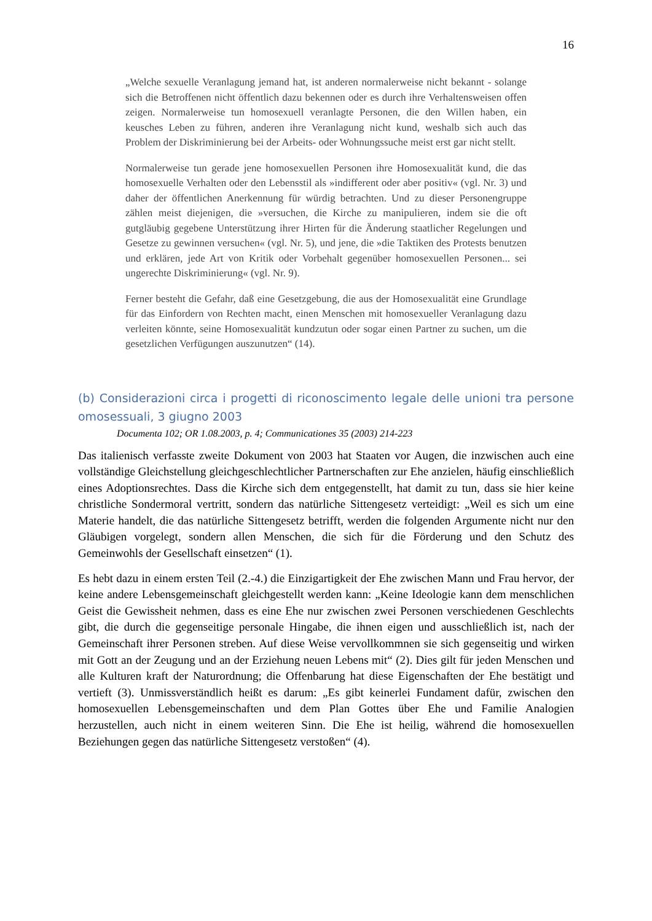16
„Welche sexuelle Veranlagung jemand hat, ist anderen normalerweise nicht bekannt - solange sich die Betroffenen nicht öffentlich dazu bekennen oder es durch ihre Verhaltensweisen offen zeigen. Normalerweise tun homosexuell veranlagte Personen, die den Willen haben, ein keusches Leben zu führen, anderen ihre Veranlagung nicht kund, weshalb sich auch das Problem der Diskriminierung bei der Arbeits- oder Wohnungssuche meist erst gar nicht stellt.
Normalerweise tun gerade jene homosexuellen Personen ihre Homosexualität kund, die das homosexuelle Verhalten oder den Lebensstil als »indifferent oder aber positiv« (vgl. Nr. 3) und daher der öffentlichen Anerkennung für würdig betrachten. Und zu dieser Personengruppe zählen meist diejenigen, die »versuchen, die Kirche zu manipulieren, indem sie die oft gutgläubig gegebene Unterstützung ihrer Hirten für die Änderung staatlicher Regelungen und Gesetze zu gewinnen versuchen« (vgl. Nr. 5), und jene, die »die Taktiken des Protests benutzen und erklären, jede Art von Kritik oder Vorbehalt gegenüber homosexuellen Personen... sei ungerechte Diskriminierung« (vgl. Nr. 9).
Ferner besteht die Gefahr, daß eine Gesetzgebung, die aus der Homosexualität eine Grundlage für das Einfordern von Rechten macht, einen Menschen mit homosexueller Veranlagung dazu verleiten könnte, seine Homosexualität kundzutun oder sogar einen Partner zu suchen, um die gesetzlichen Verfügungen auszunutzen“ (14).
(b) Considerazioni circa i progetti di riconoscimento legale delle unioni tra persone omosessuali, 3 giugno 2003
Documenta 102; OR 1.08.2003, p. 4; Communicationes 35 (2003) 214-223
Das italienisch verfasste zweite Dokument von 2003 hat Staaten vor Augen, die inzwischen auch eine vollständige Gleichstellung gleichgeschlechtlicher Partnerschaften zur Ehe anzielen, häufig einschließlich eines Adoptionsrechtes. Dass die Kirche sich dem entgegenstellt, hat damit zu tun, dass sie hier keine christliche Sondermoral vertritt, sondern das natürliche Sittengesetz verteidigt: „Weil es sich um eine Materie handelt, die das natürliche Sittengesetz betrifft, werden die folgenden Argumente nicht nur den Gläubigen vorgelegt, sondern allen Menschen, die sich für die Förderung und den Schutz des Gemeinwohls der Gesellschaft einsetzen“ (1).
Es hebt dazu in einem ersten Teil (2.-4.) die Einzigartigkeit der Ehe zwischen Mann und Frau hervor, der keine andere Lebensgemeinschaft gleichgestellt werden kann: „Keine Ideologie kann dem menschlichen Geist die Gewissheit nehmen, dass es eine Ehe nur zwischen zwei Personen verschiedenen Geschlechts gibt, die durch die gegenseitige personale Hingabe, die ihnen eigen und ausschließlich ist, nach der Gemeinschaft ihrer Personen streben. Auf diese Weise vervollkommnen sie sich gegenseitig und wirken mit Gott an der Zeugung und an der Erziehung neuen Lebens mit“ (2). Dies gilt für jeden Menschen und alle Kulturen kraft der Naturordnung; die Offenbarung hat diese Eigenschaften der Ehe bestätigt und vertieft (3). Unmissverständlich heißt es darum: „Es gibt keinerlei Fundament dafür, zwischen den homosexuellen Lebensgemeinschaften und dem Plan Gottes über Ehe und Familie Analogien herzustellen, auch nicht in einem weiteren Sinn. Die Ehe ist heilig, während die homosexuellen Beziehungen gegen das natürliche Sittengesetz verstoßen“ (4).